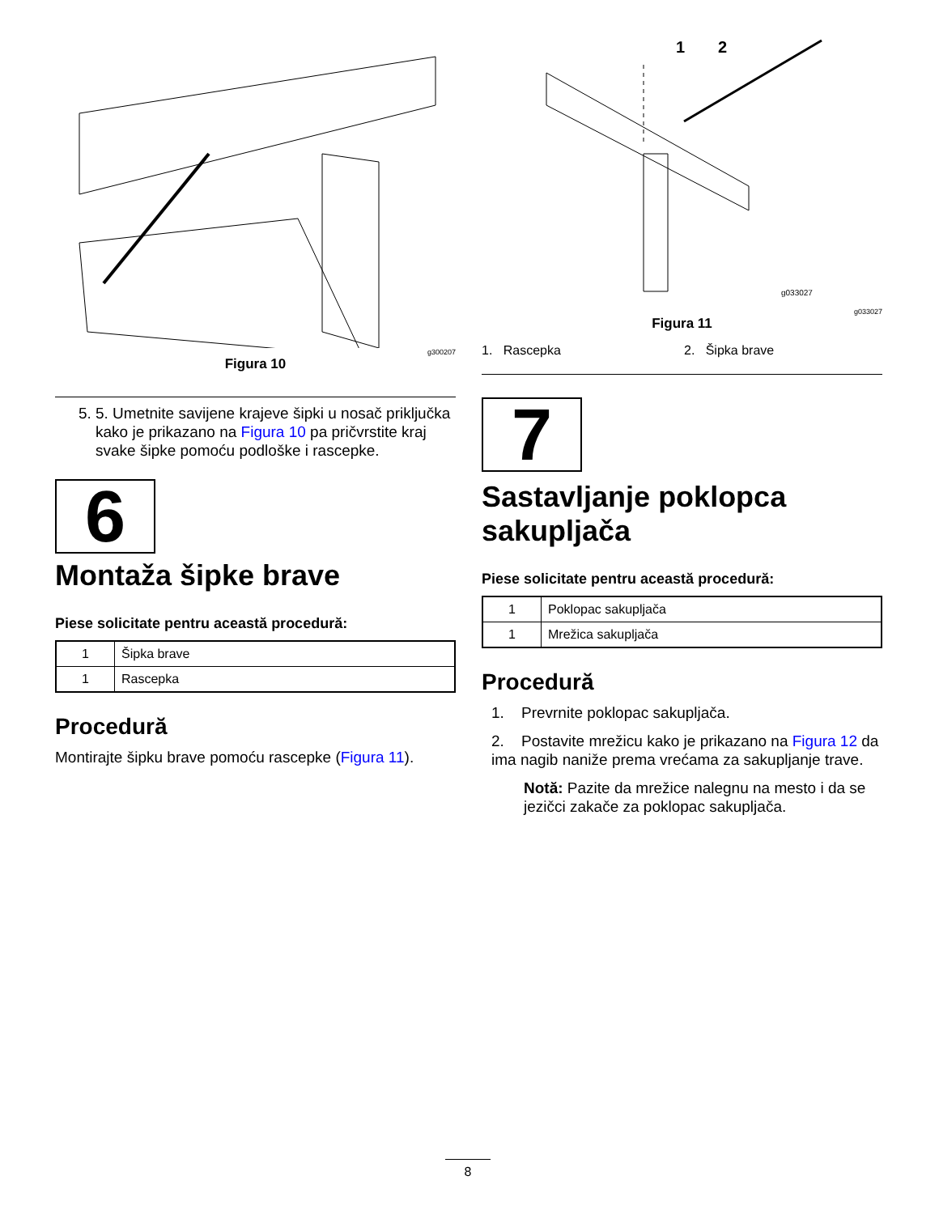g300207
Figura 10
5. 5. Umetnite savijene krajeve šipki u nosač priključka kako je prikazano na Figura 10 pa pričvrstite kraj svake šipke pomoću podloške i rascepke.
6
Montaža šipke brave
Piese solicitate pentru această procedură:
| 1 | Šipka brave |
| 1 | Rascepka |
Procedură
Montirajte šipku brave pomoću rascepke (Figura 11).
1
2
g033027
g033027
Figura 11
1. Rascepka 2. Šipka brave
7
Sastavljanje poklopca sakupljača
Piese solicitate pentru această procedură:
| 1 | Poklopac sakupljača |
| 1 | Mrežica sakupljača |
Procedură
1. Prevrnite poklopac sakupljača.
2. Postavite mrežicu kako je prikazano na Figura 12 da ima nagib naniže prema vrećama za sakupljanje trave.
Notă: Pazite da mrežice nalegnu na mesto i da se jezičci zakače za poklopac sakupljača.
8